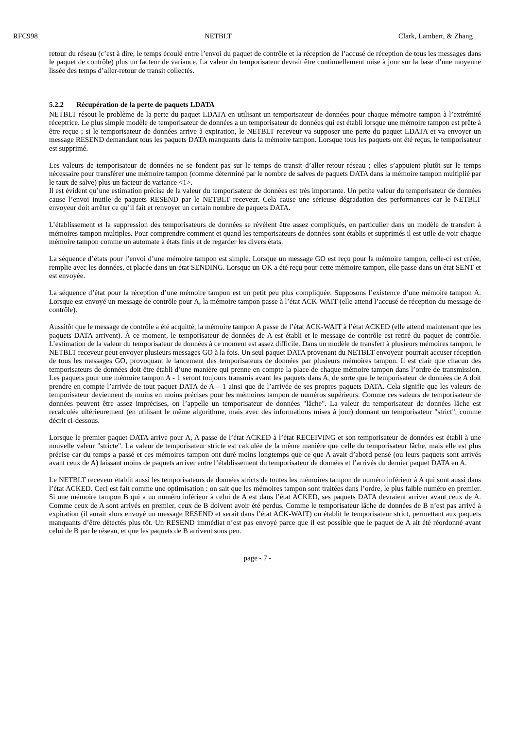RFC998 NETBLT Clark, Lambert, & Zhang
retour du réseau (c’est à dire, le temps écoulé entre l’envoi du paquet de contrôle et la réception de l’accusé de réception de tous les messages dans le paquet de contrôle) plus un facteur de variance. La valeur du temporisateur devrait être continuellement mise à jour sur la base d’une moyenne lissée des temps d’aller-retour de transit collectés.
5.2.2 Récupération de la perte de paquets LDATA
NETBLT résout le problème de la perte du paquet LDATA en utilisant un temporisateur de données pour chaque mémoire tampon à l’extrémité réceptrice. Le plus simple modèle de temporisateur de données a un temporisateur de données qui est établi lorsque une mémoire tampon est prête à être reçue ; si le temporisateur de données arrive à expiration, le NETBLT receveur va supposer une perte du paquet LDATA et va envoyer un message RESEND demandant tous les paquets DATA manquants dans la mémoire tampon. Lorsque tous les paquets ont été reçus, le temporisateur est supprimé.
Les valeurs de temporisateur de données ne se fondent pas sur le temps de transit d’aller-retour réseau ; elles s’appuient plutôt sur le temps nécessaire pour transférer une mémoire tampon (comme déterminé par le nombre de salves de paquets DATA dans la mémoire tampon multiplié par le taux de salve) plus un facteur de variance <1>.
Il est évident qu’une estimation précise de la valeur du temporisateur de données est très importante. Un petite valeur du temporisateur de données cause l’envoi inutile de paquets RESEND par le NETBLT receveur. Cela cause une sérieuse dégradation des performances car le NETBLT envoyeur doit arrêter ce qu’il fait et renvoyer un certain nombre de paquets DATA.
L’établissement et la suppression des temporisateurs de données se révèlent être assez compliqués, en particulier dans un modèle de transfert à mémoires tampon multiples. Pour comprendre comment et quand les temporisateurs de données sont établis et supprimés il est utile de voir chaque mémoire tampon comme un automate à états finis et de regarder les divers états.
La séquence d’états pour l’envoi d’une mémoire tampon est simple. Lorsque un message GO est reçu pour la mémoire tampon, celle-ci est créée, remplie avec les données, et placée dans un état SENDING. Lorsque un OK a été reçu pour cette mémoire tampon, elle passe dans un état SENT et est envoyée.
La séquence d’état pour la réception d’une mémoire tampon est un petit peu plus compliquée. Supposons l’existence d’une mémoire tampon A. Lorsque est envoyé un message de contrôle pour A, la mémoire tampon passe à l’état ACK-WAIT (elle attend l’accusé de réception du message de contrôle).
Aussitôt que le message de contrôle a été acquitté, la mémoire tampon A passe de l’état ACK-WAIT à l’état ACKED (elle attend maintenant que les paquets DATA arrivent). À ce moment, le temporisateur de données de A est établi et le message de contrôle est retiré du paquet de contrôle. L’estimation de la valeur du temporisateur de données à ce moment est assez difficile. Dans un modèle de transfert à plusieurs mémoires tampon, le NETBLT receveur peut envoyer plusieurs messages GO à la fois. Un seul paquet DATA provenant du NETBLT envoyeur pourrait accuser réception de tous les messages GO, provoquant le lancement des temporisateurs de données par plusieurs mémoires tampon. Il est clair que chacun des temporisateurs de données doit être établi d’une manière qui prenne en compte la place de chaque mémoire tampon dans l’ordre de transmission. Les paquets pour une mémoire tampon A - 1 seront toujours transmis avant les paquets dans A, de sorte que le temporisateur de données de A doit prendre en compte l’arrivée de tout paquet DATA de A – 1 ainsi que de l’arrivée de ses propres paquets DATA. Cela signifie que les valeurs de temporisateur deviennent de moins en moins précises pour les mémoires tampon de numéros supérieurs. Comme ces valeurs de temporisateur de données peuvent être assez imprécises, on l’appelle un temporisateur de données "lâche". La valeur du temporisateur de données lâche est recalculée ultérieurement (en utilisant le même algorithme, mais avec des informations mises à jour) donnant un temporisateur "strict", comme décrit ci-dessous.
Lorsque le premier paquet DATA arrive pour A, A passe de l’état ACKED à l’état RECEIVING et son temporisateur de données est établi à une nouvelle valeur "stricte". La valeur de temporisateur stricte est calculée de la même manière que celle du temporisateur lâche, mais elle est plus précise car du temps a passé et ces mémoires tampon ont duré moins longtemps que ce que A avait d’abord pensé (ou leurs paquets sont arrivés avant ceux de A) laissant moins de paquets arriver entre l’établissement du temporisateur de données et l’arrivés du dernier paquet DATA en A.
Le NETBLT receveur établit aussi les temporisateurs de données stricts de toutes les mémoires tampon de numéro inférieur à A qui sont aussi dans l’état ACKED. Ceci est fait comme une optimisation : on sait que les mémoires tampon sont traitées dans l’ordre, le plus faible numéro en premier. Si une mémoire tampon B qui a un numéro inférieur à celui de A est dans l’état ACKED, ses paquets DATA devraient arriver avant ceux de A. Comme ceux de A sont arrivés en premier, ceux de B doivent avoir été perdus. Comme le temporisateur lâche de données de B n’est pas arrivé à expiration (il aurait alors envoyé un message RESEND et serait dans l’état ACK-WAIT) on établit le temporisateur strict, permettant aux paquets manquants d’être détectés plus tôt. Un RESEND immédiat n’est pas envoyé parce que il est possible que le paquet de A ait été réordonné avant celui de B par le réseau, et que les paquets de B arrivent sous peu.
page - 7 -